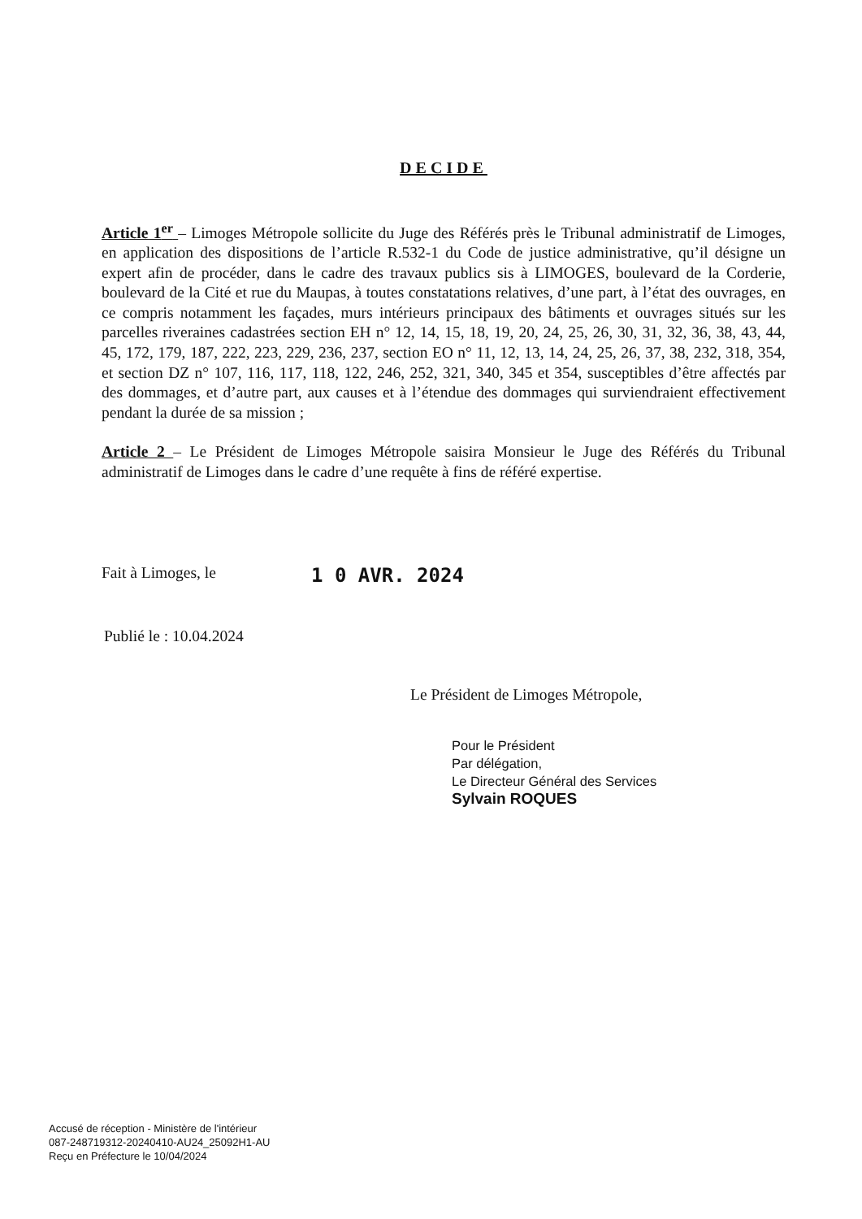DECIDE
Article 1<sup>er</sup> – Limoges Métropole sollicite du Juge des Référés près le Tribunal administratif de Limoges, en application des dispositions de l’article R.532-1 du Code de justice administrative, qu’il désigne un expert afin de procéder, dans le cadre des travaux publics sis à LIMOGES, boulevard de la Corderie, boulevard de la Cité et rue du Maupas, à toutes constatations relatives, d’une part, à l’état des ouvrages, en ce compris notamment les façades, murs intérieurs principaux des bâtiments et ouvrages situés sur les parcelles riveraines cadastrées section EH n° 12, 14, 15, 18, 19, 20, 24, 25, 26, 30, 31, 32, 36, 38, 43, 44, 45, 172, 179, 187, 222, 223, 229, 236, 237, section EO n° 11, 12, 13, 14, 24, 25, 26, 37, 38, 232, 318, 354, et section DZ n° 107, 116, 117, 118, 122, 246, 252, 321, 340, 345 et 354, susceptibles d’être affectés par des dommages, et d’autre part, aux causes et à l’étendue des dommages qui surviendraient effectivement pendant la durée de sa mission ;
Article 2 – Le Président de Limoges Métropole saisira Monsieur le Juge des Référés du Tribunal administratif de Limoges dans le cadre d’une requête à fins de référé expertise.
Fait à Limoges, le 1 0 AVR. 2024
Publié le : 10.04.2024
Le Président de Limoges Métropole,
Pour le Président
Par délégation,
Le Directeur Général des Services
Sylvain ROQUES
Accusé de réception - Ministère de l'intérieur
087-248719312-20240410-AU24_25092H1-AU
Reçu en Préfecture le 10/04/2024